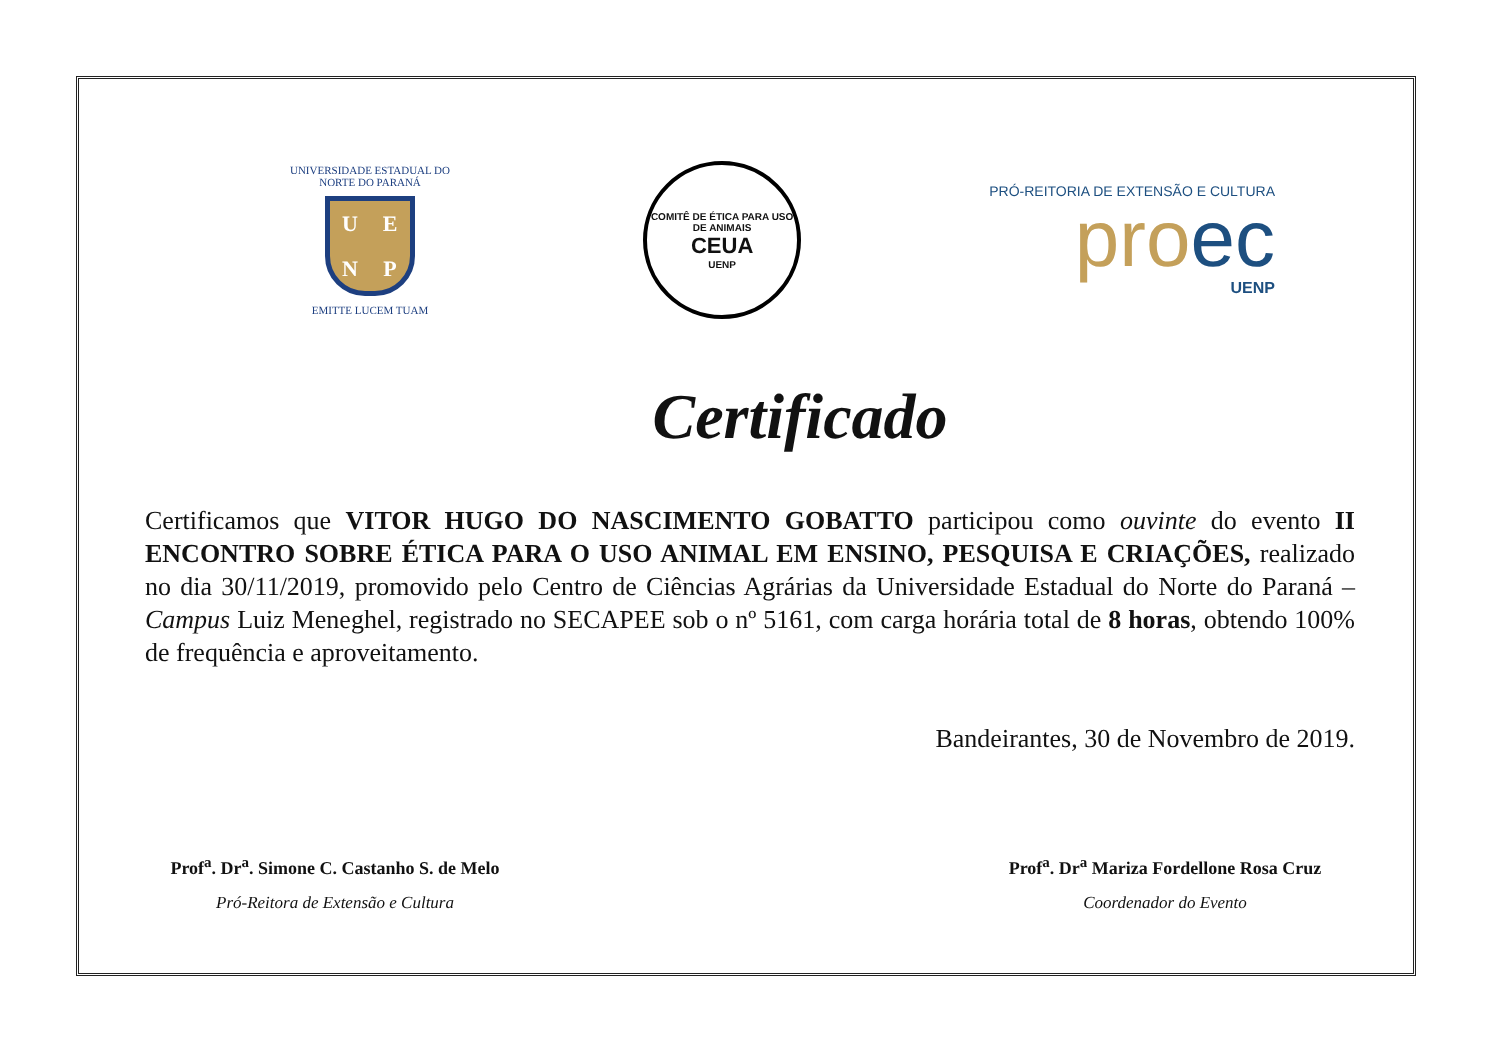UNIVERSIDADE ESTADUAL DO NORTE DO PARANÁ
UENP
EMITTE LUCEM TUAM
COMITÊ DE ÉTICA PARA USO DE ANIMAIS
CEUA
UENP
PRÓ-REITORIA DE EXTENSÃO E CULTURA
pro ec
UENP
Certificado
Certificamos que VITOR HUGO DO NASCIMENTO GOBATTO participou como ouvinte do evento II ENCONTRO SOBRE ÉTICA PARA O USO ANIMAL EM ENSINO, PESQUISA E CRIAÇÕES, realizado no dia 30/11/2019, promovido pelo Centro de Ciências Agrárias da Universidade Estadual do Norte do Paraná – Campus Luiz Meneghel, registrado no SECAPEE sob o nº 5161, com carga horária total de 8 horas, obtendo 100% de frequência e aproveitamento.
Bandeirantes, 30 de Novembro de 2019.
Prof<sup>a</sup>. Dr<sup>a</sup>. Simone C. Castanho S. de Melo
Pró-Reitora de Extensão e Cultura
Prof<sup>a</sup>. Dr<sup>a</sup> Mariza Fordellone Rosa Cruz
Coordenador do Evento